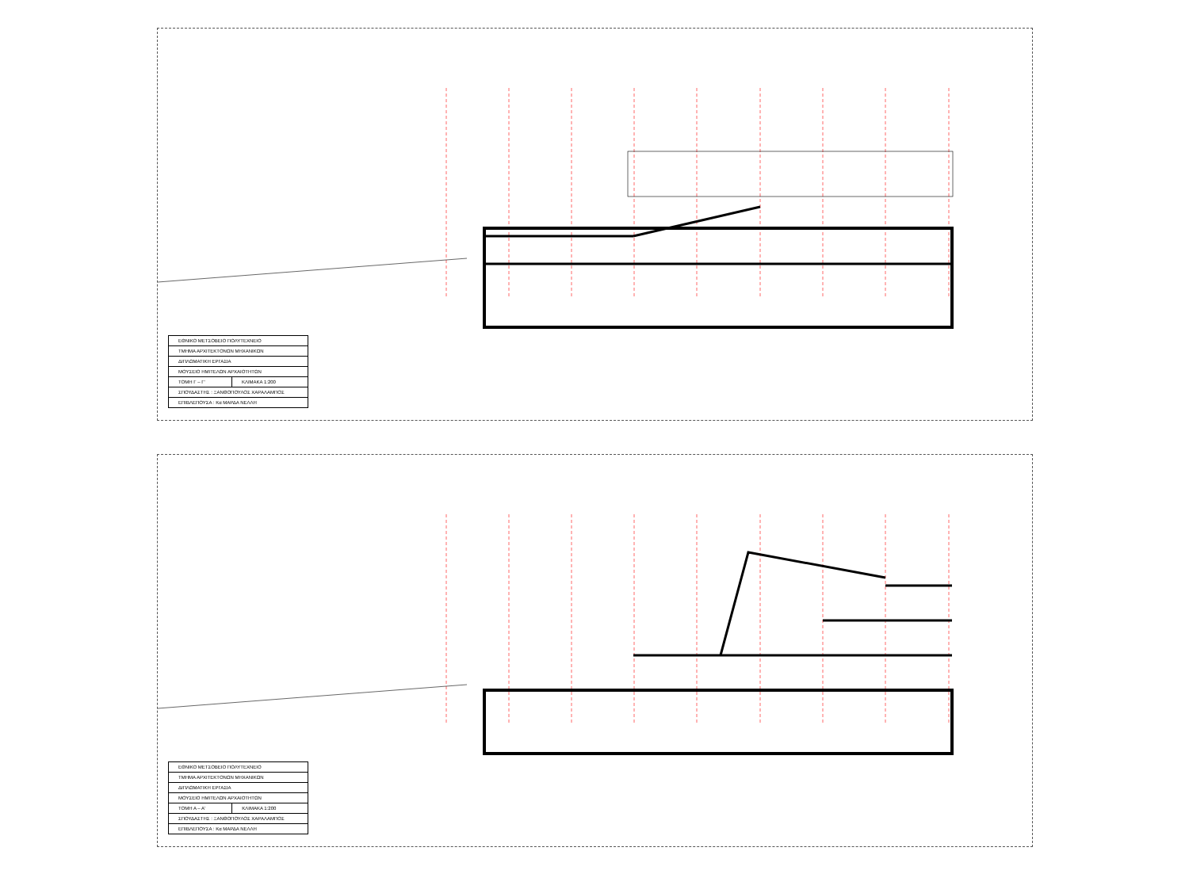| ΕΘΝΙΚΟ ΜΕΤΣΟΒΕΙΟ ΠΟΛΥΤΕΧΝΕΙΟ | |
| ΤΜΗΜΑ ΑΡΧΙΤΕΚΤΟΝΩΝ ΜΗΧΑΝΙΚΩΝ | |
| ΔΙΠΛΩΜΑΤΙΚΗ ΕΡΓΑΣΙΑ | |
| ΜΟΥΣΕΙΟ ΗΜΙΤΕΛΩΝ ΑΡΧΑΙΟΤΗΤΩΝ | |
| ΤΟΜΗ Γ – Γ' | ΚΛΙΜΑΚΑ 1:200 |
| ΣΠΟΥΔΑΣΤΗΣ : ΞΑΝΘΟΠΟΥΛΟΣ ΧΑΡΑΛΑΜΠΟΣ | |
| ΕΠΙΒΛΕΠΟΥΣΑ : Κα ΜΑΡΔΑ ΝΕΛΛΗ | |
| ΕΘΝΙΚΟ ΜΕΤΣΟΒΕΙΟ ΠΟΛΥΤΕΧΝΕΙΟ | |
| ΤΜΗΜΑ ΑΡΧΙΤΕΚΤΟΝΩΝ ΜΗΧΑΝΙΚΩΝ | |
| ΔΙΠΛΩΜΑΤΙΚΗ ΕΡΓΑΣΙΑ | |
| ΜΟΥΣΕΙΟ ΗΜΙΤΕΛΩΝ ΑΡΧΑΙΟΤΗΤΩΝ | |
| ΤΟΜΗ Α – Α' | ΚΛΙΜΑΚΑ 1:200 |
| ΣΠΟΥΔΑΣΤΗΣ : ΞΑΝΘΟΠΟΥΛΟΣ ΧΑΡΑΛΑΜΠΟΣ | |
| ΕΠΙΒΛΕΠΟΥΣΑ : Κα ΜΑΡΔΑ ΝΕΛΛΗ | |